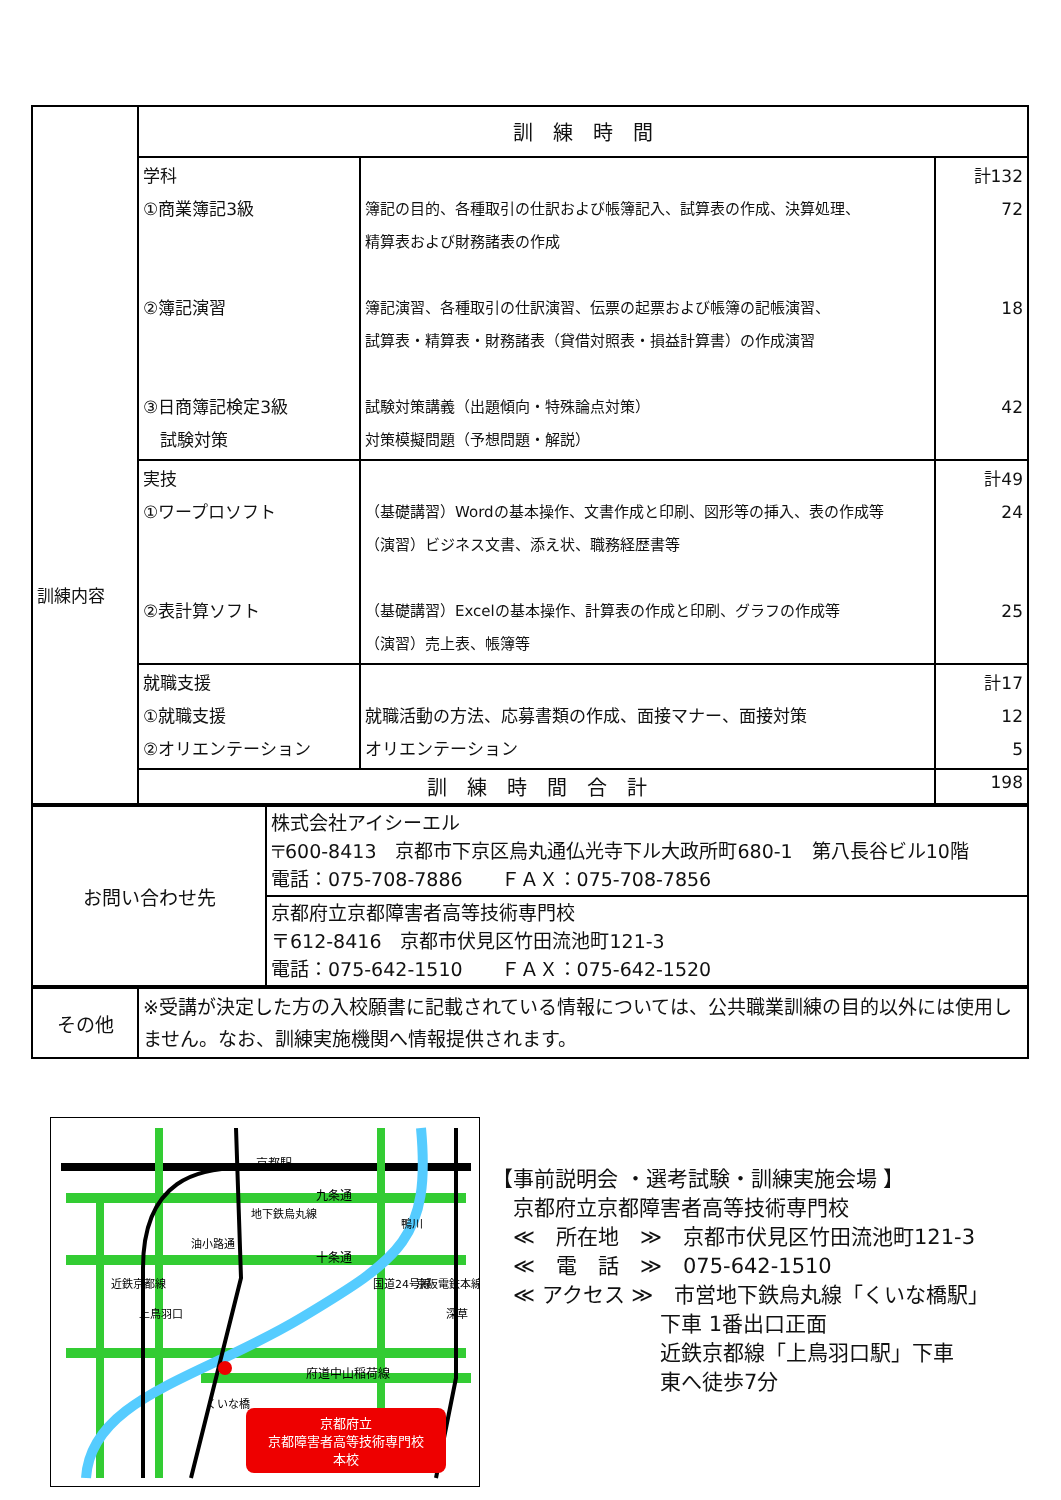| 訓練内容 | 訓 練 時 間 | | |
| | 学科 ①商業簿記3級 ②簿記演習 ③日商簿記検定3級 試験対策 | 簿記の目的、各種取引の仕訳および帳簿記入、試算表の作成、決算処理、 精算表および財務諸表の作成 簿記演習、各種取引の仕訳演習、伝票の起票および帳簿の記帳演習、 試算表・精算表・財務諸表（貸借対照表・損益計算書）の作成演習 試験対策講義（出題傾向・特殊論点対策） 対策模擬問題（予想問題・解説） | 計132 72 18 42 |
| | 実技 ①ワープロソフト ②表計算ソフト | （基礎講習）Wordの基本操作、文書作成と印刷、図形等の挿入、表の作成等 （演習）ビジネス文書、添え状、職務経歴書等 （基礎講習）Excelの基本操作、計算表の作成と印刷、グラフの作成等 （演習）売上表、帳簿等 | 計49 24 25 |
| | 就職支援 ①就職支援 ②オリエンテーション | 就職活動の方法、応募書類の作成、面接マナー、面接対策 オリエンテーション | 計17 12 5 |
| | 訓 練 時 間 合 計 | | 198 |
| お問い合わせ先 | 株式会社アイシーエル 〒600-8413 京都市下京区烏丸通仏光寺下ル大政所町680-1 第八長谷ビル10階 電話：075-708-7886 ＦＡＸ：075-708-7856 |
| | 京都府立京都障害者高等技術専門校 〒612-8416 京都市伏見区竹田流池町121-3 電話：075-642-1510 ＦＡＸ：075-642-1520 |
| その他 | ※受講が決定した方の入校願書に記載されている情報については、公共職業訓練の目的以外には使用しません。なお、訓練実施機関へ情報提供されます。 |
京都府立
京都障害者高等技術専門校
本校
京都駅
九条通
十条通
府道中山稲荷線
地下鉄烏丸線
油小路通
近鉄京都線
上鳥羽口
鴨川
国道24号線
京阪電鉄本線
深草
くいな橋
【事前説明会 ・選考試験・訓練実施会場 】
　京都府立京都障害者高等技術専門校
　≪　所在地　≫　京都市伏見区竹田流池町121-3
　≪　電　話　≫　075-642-1510
　≪ アクセス ≫　市営地下鉄烏丸線「くいな橋駅」
　　　　　　　　下車 1番出口正面
　　　　　　　　近鉄京都線「上鳥羽口駅」下車
　　　　　　　　東へ徒歩7分